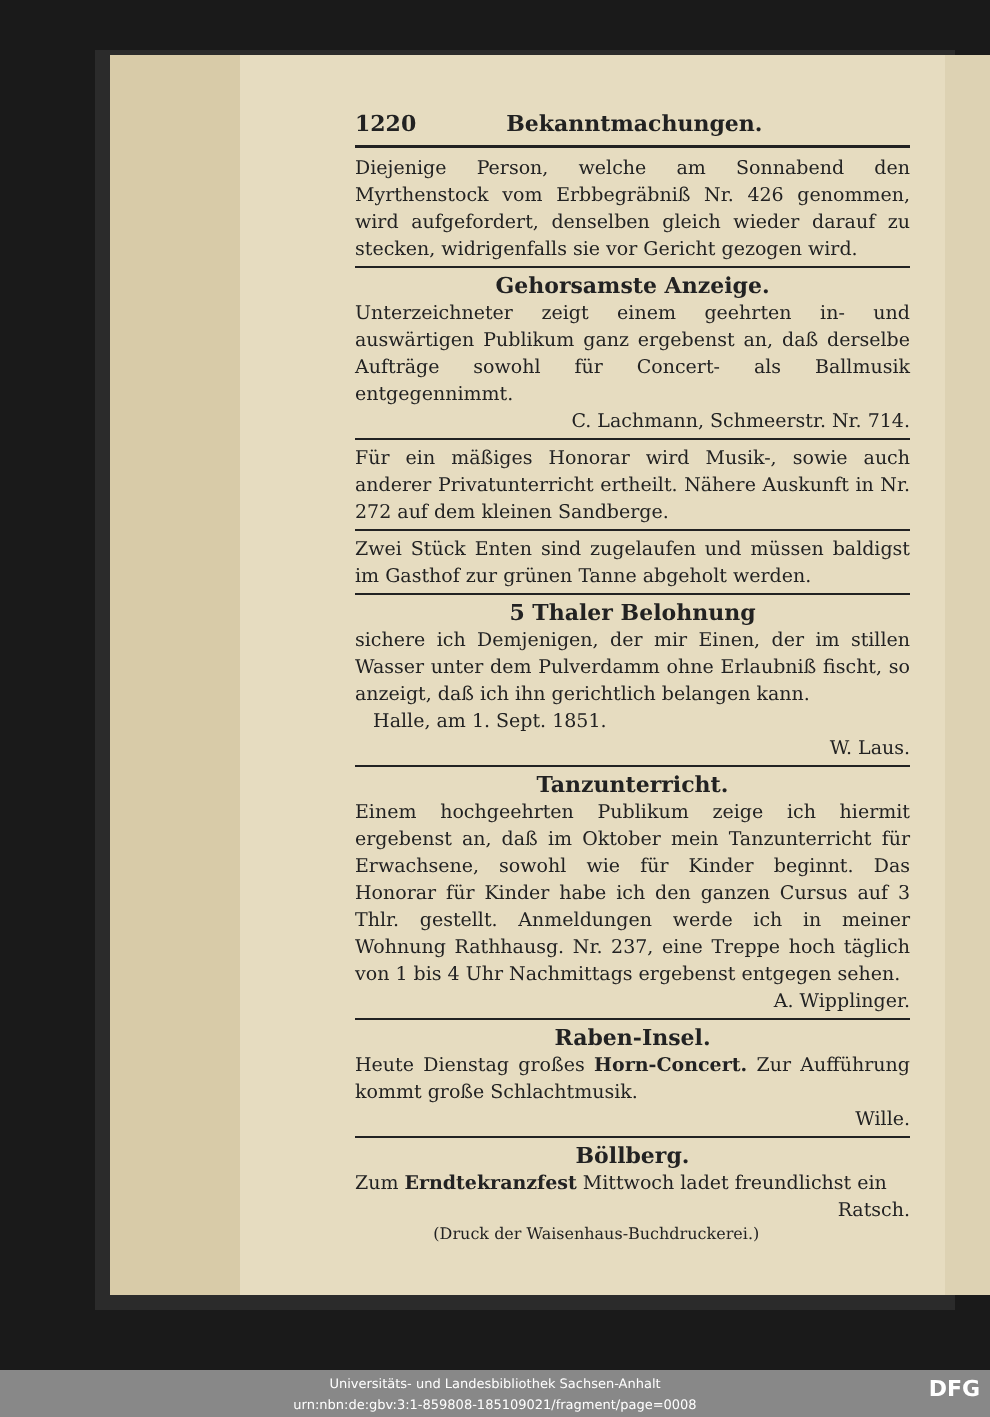1220 Bekanntmachungen.
Diejenige Person, welche am Sonnabend den Myrthenstock vom Erbbegräbniß Nr. 426 genommen, wird aufgefordert, denselben gleich wieder darauf zu stecken, widrigenfalls sie vor Gericht gezogen wird.
Gehorsamste Anzeige.
Unterzeichneter zeigt einem geehrten in- und auswärtigen Publikum ganz ergebenst an, daß derselbe Aufträge sowohl für Concert- als Ballmusik entgegennimmt.
C. Lachmann, Schmeerstr. Nr. 714.
Für ein mäßiges Honorar wird Musik-, sowie auch anderer Privatunterricht ertheilt. Nähere Auskunft in Nr. 272 auf dem kleinen Sandberge.
Zwei Stück Enten sind zugelaufen und müssen baldigst im Gasthof zur grünen Tanne abgeholt werden.
5 Thaler Belohnung
sichere ich Demjenigen, der mir Einen, der im stillen Wasser unter dem Pulverdamm ohne Erlaubniß fischt, so anzeigt, daß ich ihn gerichtlich belangen kann.
Halle, am 1. Sept. 1851.
W. Laus.
Tanzunterricht.
Einem hochgeehrten Publikum zeige ich hiermit ergebenst an, daß im Oktober mein Tanzunterricht für Erwachsene, sowohl wie für Kinder beginnt. Das Honorar für Kinder habe ich den ganzen Cursus auf 3 Thlr. gestellt. Anmeldungen werde ich in meiner Wohnung Rathhausg. Nr. 237, eine Treppe hoch täglich von 1 bis 4 Uhr Nachmittags ergebenst entgegen sehen.
A. Wipplinger.
Raben-Insel.
Heute Dienstag großes Horn-Concert. Zur Aufführung kommt große Schlachtmusik.
Wille.
Böllberg.
Zum Erndtekranzfest Mittwoch ladet freundlichst ein Ratsch.
(Druck der Waisenhaus-Buchdruckerei.)
Universitäts- und Landesbibliothek Sachsen-Anhalt
urn:nbn:de:gbv:3:1-859808-185109021/fragment/page=0008
DFG